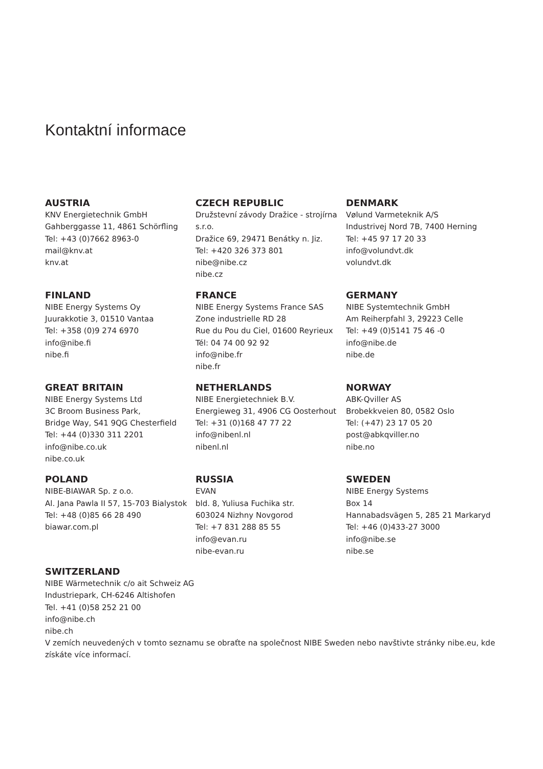Kontaktní informace
AUSTRIA
KNV Energietechnik GmbH
Gahberggasse 11, 4861 Schörfling
Tel: +43 (0)7662 8963-0
mail@knv.at
knv.at
CZECH REPUBLIC
Družstevní závody Dražice - strojírna s.r.o.
Dražice 69, 29471 Benátky n. Jiz.
Tel: +420 326 373 801
nibe@nibe.cz
nibe.cz
DENMARK
Vølund Varmeteknik A/S
Industrivej Nord 7B, 7400 Herning
Tel: +45 97 17 20 33
info@volundvt.dk
volundvt.dk
FINLAND
NIBE Energy Systems Oy
Juurakkotie 3, 01510 Vantaa
Tel: +358 (0)9 274 6970
info@nibe.fi
nibe.fi
FRANCE
NIBE Energy Systems France SAS
Zone industrielle RD 28
Rue du Pou du Ciel, 01600 Reyrieux
Tél: 04 74 00 92 92
info@nibe.fr
nibe.fr
GERMANY
NIBE Systemtechnik GmbH
Am Reiherpfahl 3, 29223 Celle
Tel: +49 (0)5141 75 46 -0
info@nibe.de
nibe.de
GREAT BRITAIN
NIBE Energy Systems Ltd
3C Broom Business Park,
Bridge Way, S41 9QG Chesterfield
Tel: +44 (0)330 311 2201
info@nibe.co.uk
nibe.co.uk
NETHERLANDS
NIBE Energietechniek B.V.
Energieweg 31, 4906 CG Oosterhout
Tel: +31 (0)168 47 77 22
info@nibenl.nl
nibenl.nl
NORWAY
ABK-Qviller AS
Brobekkveien 80, 0582 Oslo
Tel: (+47) 23 17 05 20
post@abkqviller.no
nibe.no
POLAND
NIBE-BIAWAR Sp. z o.o.
Al. Jana Pawla II 57, 15-703 Bialystok
Tel: +48 (0)85 66 28 490
biawar.com.pl
RUSSIA
EVAN
bld. 8, Yuliusa Fuchika str.
603024 Nizhny Novgorod
Tel: +7 831 288 85 55
info@evan.ru
nibe-evan.ru
SWEDEN
NIBE Energy Systems
Box 14
Hannabadsvägen 5, 285 21 Markaryd
Tel: +46 (0)433-27 3000
info@nibe.se
nibe.se
SWITZERLAND
NIBE Wärmetechnik c/o ait Schweiz AG
Industriepark, CH-6246 Altishofen
Tel. +41 (0)58 252 21 00
info@nibe.ch
nibe.ch
V zemích neuvedených v tomto seznamu se obraťte na společnost NIBE Sweden nebo navštivte stránky nibe.eu, kde získáte více informací.